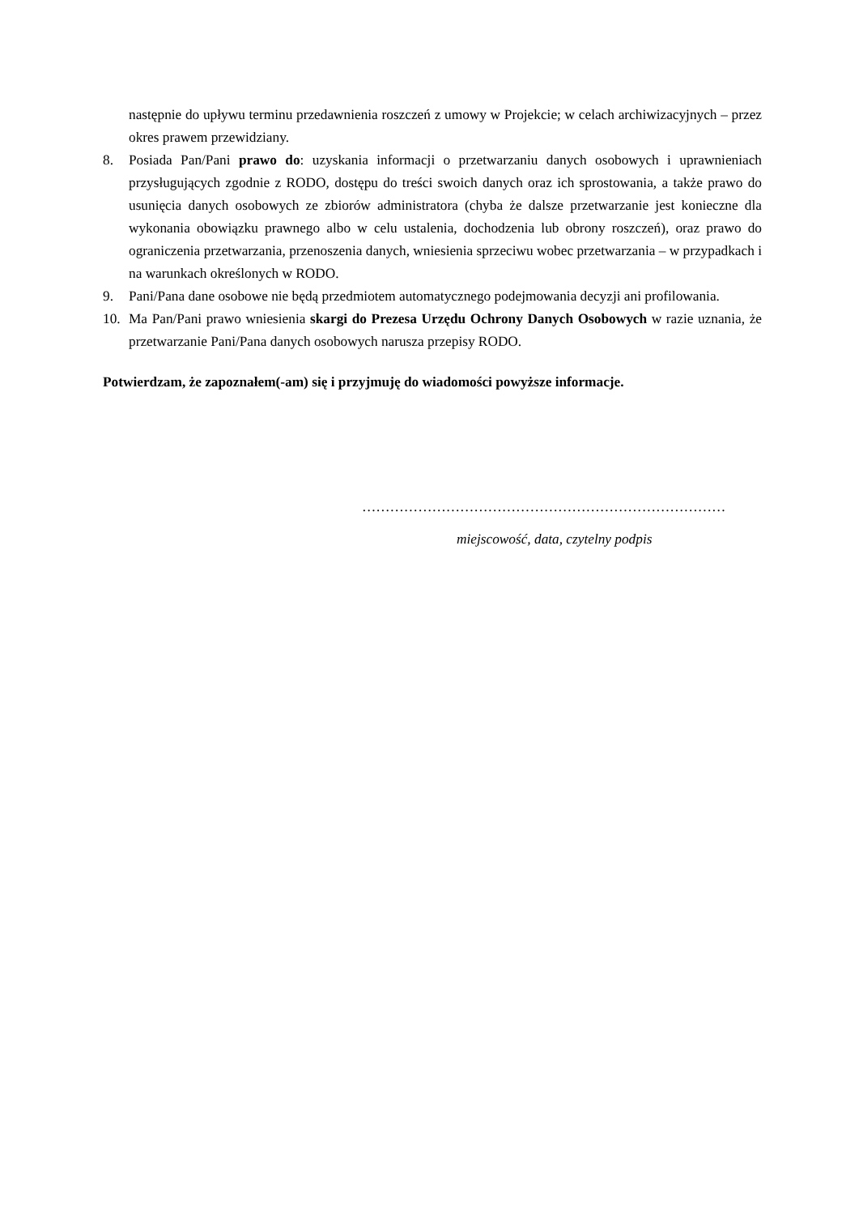następnie do upływu terminu przedawnienia roszczeń z umowy w Projekcie; w celach archiwizacyjnych – przez okres prawem przewidziany.
8. Posiada Pan/Pani prawo do: uzyskania informacji o przetwarzaniu danych osobowych i uprawnieniach przysługujących zgodnie z RODO, dostępu do treści swoich danych oraz ich sprostowania, a także prawo do usunięcia danych osobowych ze zbiorów administratora (chyba że dalsze przetwarzanie jest konieczne dla wykonania obowiązku prawnego albo w celu ustalenia, dochodzenia lub obrony roszczeń), oraz prawo do ograniczenia przetwarzania, przenoszenia danych, wniesienia sprzeciwu wobec przetwarzania – w przypadkach i na warunkach określonych w RODO.
9. Pani/Pana dane osobowe nie będą przedmiotem automatycznego podejmowania decyzji ani profilowania.
10. Ma Pan/Pani prawo wniesienia skargi do Prezesa Urzędu Ochrony Danych Osobowych w razie uznania, że przetwarzanie Pani/Pana danych osobowych narusza przepisy RODO.
Potwierdzam, że zapoznałem(-am) się i przyjmuję do wiadomości powyższe informacje.
……………………………………………………………………
miejscowość, data, czytelny podpis